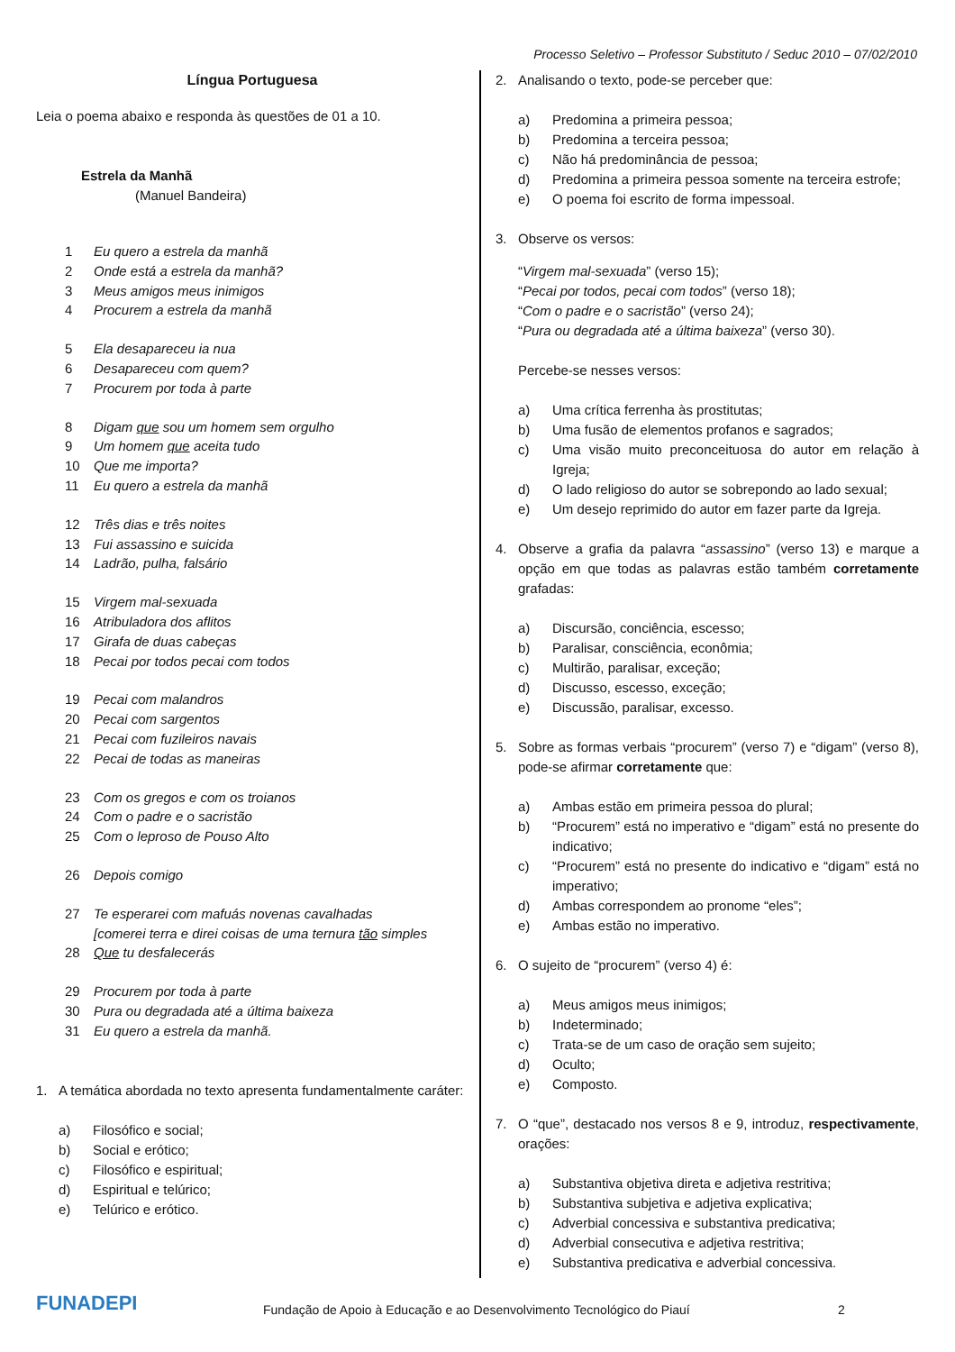Processo Seletivo – Professor Substituto / Seduc 2010 – 07/02/2010
Língua Portuguesa
Leia o poema abaixo e responda às questões de 01 a 10.
Estrela da Manhã
(Manuel Bandeira)
1 Eu quero a estrela da manhã
2 Onde está a estrela da manhã?
3 Meus amigos meus inimigos
4 Procurem a estrela da manhã
5 Ela desapareceu ia nua
6 Desapareceu com quem?
7 Procurem por toda à parte
8 Digam que sou um homem sem orgulho
9 Um homem que aceita tudo
10 Que me importa?
11 Eu quero a estrela da manhã
12 Três dias e três noites
13 Fui assassino e suicida
14 Ladrão, pulha, falsário
15 Virgem mal-sexuada
16 Atribuladora dos aflitos
17 Girafa de duas cabeças
18 Pecai por todos pecai com todos
19 Pecai com malandros
20 Pecai com sargentos
21 Pecai com fuzileiros navais
22 Pecai de todas as maneiras
23 Com os gregos e com os troianos
24 Com o padre e o sacristão
25 Com o leproso de Pouso Alto
26 Depois comigo
27 Te esperarei com mafuás novenas cavalhadas
[comerei terra e direi coisas de uma ternura tão simples
28 Que tu desfalecerás
29 Procurem por toda à parte
30 Pura ou degradada até a última baixeza
31 Eu quero a estrela da manhã.
1. A temática abordada no texto apresenta fundamentalmente caráter:
a) Filosófico e social;
b) Social e erótico;
c) Filosófico e espiritual;
d) Espiritual e telúrico;
e) Telúrico e erótico.
2. Analisando o texto, pode-se perceber que:
a) Predomina a primeira pessoa;
b) Predomina a terceira pessoa;
c) Não há predominância de pessoa;
d) Predomina a primeira pessoa somente na terceira estrofe;
e) O poema foi escrito de forma impessoal.
3. Observe os versos:
“Virgem mal-sexuada” (verso 15);
“Pecai por todos, pecai com todos” (verso 18);
“Com o padre e o sacristão” (verso 24);
“Pura ou degradada até a última baixeza” (verso 30).
Percebe-se nesses versos:
a) Uma crítica ferrenha às prostitutas;
b) Uma fusão de elementos profanos e sagrados;
c) Uma visão muito preconceituosa do autor em relação à Igreja;
d) O lado religioso do autor se sobrepondo ao lado sexual;
e) Um desejo reprimido do autor em fazer parte da Igreja.
4. Observe a grafia da palavra “assassino” (verso 13) e marque a opção em que todas as palavras estão também corretamente grafadas:
a) Discursão, conciência, escesso;
b) Paralisar, consciência, econômia;
c) Multirão, paralisar, exceção;
d) Discusso, escesso, exceção;
e) Discussão, paralisar, excesso.
5. Sobre as formas verbais “procurem” (verso 7) e “digam” (verso 8), pode-se afirmar corretamente que:
a) Ambas estão em primeira pessoa do plural;
b) “Procurem” está no imperativo e “digam” está no presente do indicativo;
c) “Procurem” está no presente do indicativo e “digam” está no imperativo;
d) Ambas correspondem ao pronome “eles”;
e) Ambas estão no imperativo.
6. O sujeito de “procurem” (verso 4) é:
a) Meus amigos meus inimigos;
b) Indeterminado;
c) Trata-se de um caso de oração sem sujeito;
d) Oculto;
e) Composto.
7. O “que”, destacado nos versos 8 e 9, introduz, respectivamente, orações:
a) Substantiva objetiva direta e adjetiva restritiva;
b) Substantiva subjetiva e adjetiva explicativa;
c) Adverbial concessiva e substantiva predicativa;
d) Adverbial consecutiva e adjetiva restritiva;
e) Substantiva predicativa e adverbial concessiva.
FUNADEPI Fundação de Apoio à Educação e ao Desenvolvimento Tecnológico do Piauí 2